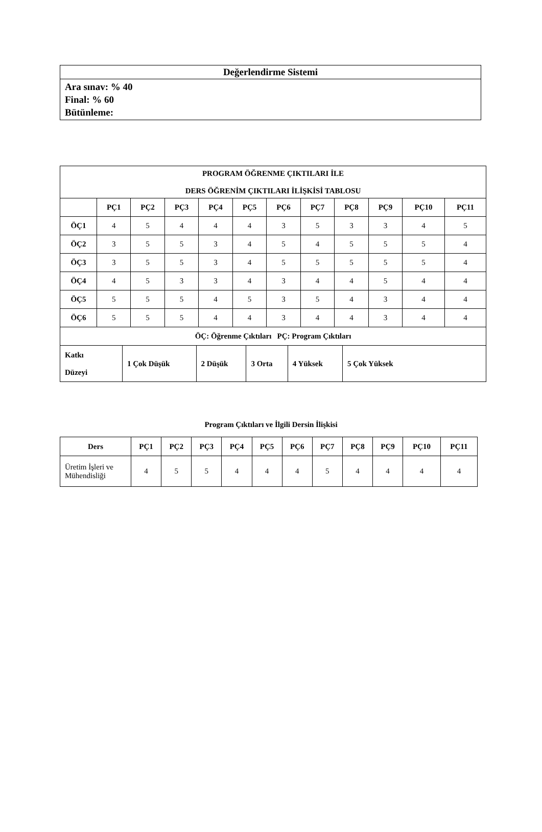| Değerlendirme Sistemi |
| --- |
| Ara sınav: % 40 Final: % 60 Bütünleme: |
| PROGRAM ÖĞRENME ÇIKTILARI İLE DERS ÖĞRENİM ÇIKTILARI İLİŞKİSİ TABLOSU | | | | | | | | | | | |
| --- | --- | --- | --- | --- | --- | --- | --- | --- | --- | --- | --- |
| | PÇ1 | PÇ2 | PÇ3 | PÇ4 | PÇ5 | PÇ6 | PÇ7 | PÇ8 | PÇ9 | PÇ10 | PÇ11 |
| ÖÇ1 | 4 | 5 | 4 | 4 | 4 | 3 | 5 | 3 | 3 | 4 | 5 |
| ÖÇ2 | 3 | 5 | 5 | 3 | 4 | 5 | 4 | 5 | 5 | 5 | 4 |
| ÖÇ3 | 3 | 5 | 5 | 3 | 4 | 5 | 5 | 5 | 5 | 5 | 4 |
| ÖÇ4 | 4 | 5 | 3 | 3 | 4 | 3 | 4 | 4 | 5 | 4 | 4 |
| ÖÇ5 | 5 | 5 | 5 | 4 | 5 | 3 | 5 | 4 | 3 | 4 | 4 |
| ÖÇ6 | 5 | 5 | 5 | 4 | 4 | 3 | 4 | 4 | 3 | 4 | 4 |
| ÖÇ: Öğrenme Çıktıları PÇ: Program Çıktıları | | | | | | | | | | | |
| Katkı Düzeyi | 1 Çok Düşük | 2 Düşük | 3 Orta | 4 Yüksek | 5 Çok Yüksek |
Program Çıktıları ve İlgili Dersin İlişkisi
| Ders | PÇ1 | PÇ2 | PÇ3 | PÇ4 | PÇ5 | PÇ6 | PÇ7 | PÇ8 | PÇ9 | PÇ10 | PÇ11 |
| --- | --- | --- | --- | --- | --- | --- | --- | --- | --- | --- | --- |
| Üretim İşleri ve Mühendisliği | 4 | 5 | 5 | 4 | 4 | 4 | 5 | 4 | 4 | 4 | 4 |